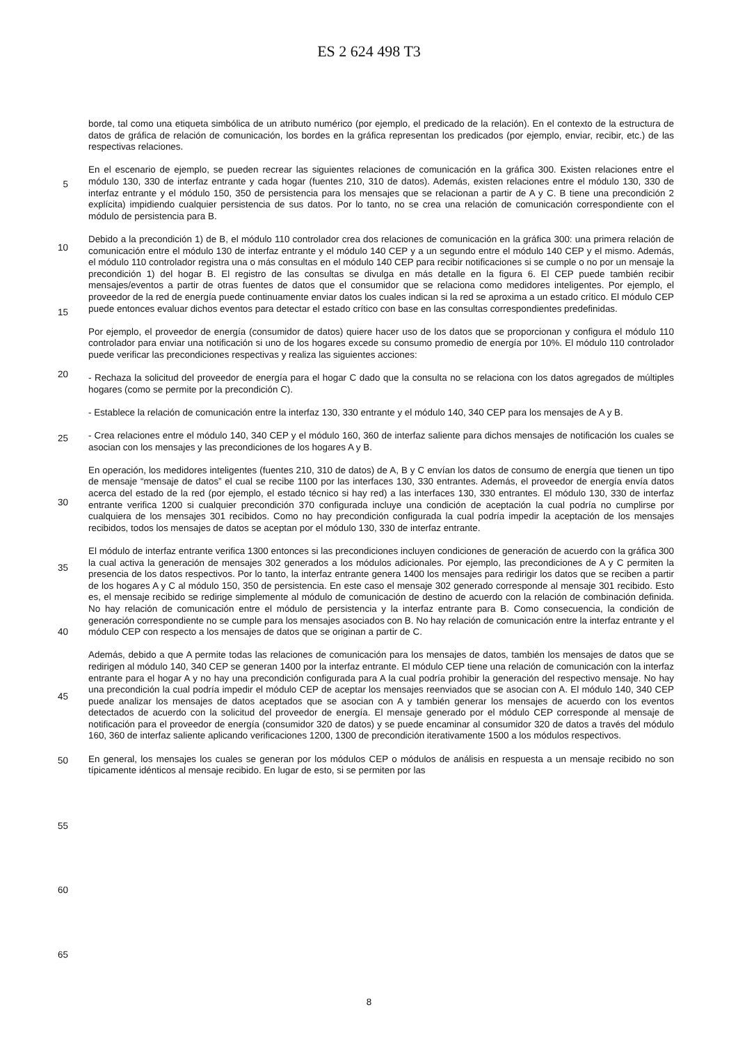ES 2 624 498 T3
borde, tal como una etiqueta simbólica de un atributo numérico (por ejemplo, el predicado de la relación). En el contexto de la estructura de datos de gráfica de relación de comunicación, los bordes en la gráfica representan los predicados (por ejemplo, enviar, recibir, etc.) de las respectivas relaciones.
5
En el escenario de ejemplo, se pueden recrear las siguientes relaciones de comunicación en la gráfica 300. Existen relaciones entre el módulo 130, 330 de interfaz entrante y cada hogar (fuentes 210, 310 de datos). Además, existen relaciones entre el módulo 130, 330 de interfaz entrante y el módulo 150, 350 de persistencia para los mensajes que se relacionan a partir de A y C. B tiene una precondición 2 explícita) impidiendo cualquier persistencia de sus datos. Por lo tanto, no se crea una relación de comunicación correspondiente con el módulo de persistencia para B.
10
Debido a la precondición 1) de B, el módulo 110 controlador crea dos relaciones de comunicación en la gráfica 300: una primera relación de comunicación entre el módulo 130 de interfaz entrante y el módulo 140 CEP y a un segundo entre el módulo 140 CEP y el mismo. Además, el módulo 110 controlador registra una o más consultas en el módulo 140 CEP para recibir notificaciones si se cumple o no por un mensaje la precondición 1) del hogar B. El registro de
15
las consultas se divulga en más detalle en la figura 6. El CEP puede también recibir mensajes/eventos a partir de otras fuentes de datos que el consumidor que se relaciona como medidores inteligentes. Por ejemplo, el proveedor de la red de energía puede continuamente enviar datos los cuales indican si la red se aproxima a un estado crítico. El módulo CEP puede entonces evaluar dichos eventos para detectar el estado crítico con base en las consultas correspondientes predefinidas.
20
Por ejemplo, el proveedor de energía (consumidor de datos) quiere hacer uso de los datos que se proporcionan y configura el módulo 110 controlador para enviar una notificación si uno de los hogares excede su consumo promedio de energía por 10%. El módulo 110 controlador puede verificar las precondiciones respectivas y realiza las siguientes acciones:
25
- Rechaza la solicitud del proveedor de energía para el hogar C dado que la consulta no se relaciona con los datos agregados de múltiples hogares (como se permite por la precondición C).
- Establece la relación de comunicación entre la interfaz 130, 330 entrante y el módulo 140, 340 CEP para los
30
mensajes de A y B.
- Crea relaciones entre el módulo 140, 340 CEP y el módulo 160, 360 de interfaz saliente para dichos mensajes de notificación los cuales se asocian con los mensajes y las precondiciones de los hogares A y B.
35
En operación, los medidores inteligentes (fuentes 210, 310 de datos) de A, B y C envían los datos de consumo de energía que tienen un tipo de mensaje “mensaje de datos” el cual se recibe 1100 por las interfaces 130, 330 entrantes. Además, el proveedor de energía envía datos acerca del estado de la red (por ejemplo, el estado técnico si hay red) a las interfaces 130, 330 entrantes. El módulo 130, 330 de interfaz entrante verifica 1200 si cualquier precondición 370 configurada incluye una condición de aceptación la cual podría no cumplirse por cualquiera de los
40
mensajes 301 recibidos. Como no hay precondición configurada la cual podría impedir la aceptación de los mensajes recibidos, todos los mensajes de datos se aceptan por el módulo 130, 330 de interfaz entrante.
El módulo de interfaz entrante verifica 1300 entonces si las precondiciones incluyen condiciones de generación de acuerdo con la gráfica 300 la cual activa la generación de mensajes 302 generados a los módulos adicionales. Por
45
ejemplo, las precondiciones de A y C permiten la presencia de los datos respectivos. Por lo tanto, la interfaz entrante genera 1400 los mensajes para redirigir los datos que se reciben a partir de los hogares A y C al módulo 150, 350 de persistencia. En este caso el mensaje 302 generado corresponde al mensaje 301 recibido. Esto es, el mensaje recibido se redirige simplemente al módulo de comunicación de destino de acuerdo con la relación de combinación definida. No hay relación de comunicación entre el módulo de persistencia y la interfaz entrante para B. Como
50
consecuencia, la condición de generación correspondiente no se cumple para los mensajes asociados con B. No hay relación de comunicación entre la interfaz entrante y el módulo CEP con respecto a los mensajes de datos que se originan a partir de C.
Además, debido a que A permite todas las relaciones de comunicación para los mensajes de datos, también los
55
mensajes de datos que se redirigen al módulo 140, 340 CEP se generan 1400 por la interfaz entrante. El módulo CEP tiene una relación de comunicación con la interfaz entrante para el hogar A y no hay una precondición configurada para A la cual podría prohibir la generación del respectivo mensaje. No hay una precondición la cual podría impedir el módulo CEP de aceptar los mensajes reenviados que se asocian con A. El módulo 140, 340 CEP puede analizar los mensajes de datos aceptados que se asocian con A y también generar los mensajes de acuerdo
60
con los eventos detectados de acuerdo con la solicitud del proveedor de energía. El mensaje generado por el módulo CEP corresponde al mensaje de notificación para el proveedor de energía (consumidor 320 de datos) y se puede encaminar al consumidor 320 de datos a través del módulo 160, 360 de interfaz saliente aplicando verificaciones 1200, 1300 de precondición iterativamente 1500 a los módulos respectivos.
65
En general, los mensajes los cuales se generan por los módulos CEP o módulos de análisis en respuesta a un mensaje recibido no son típicamente idénticos al mensaje recibido. En lugar de esto, si se permiten por las
8